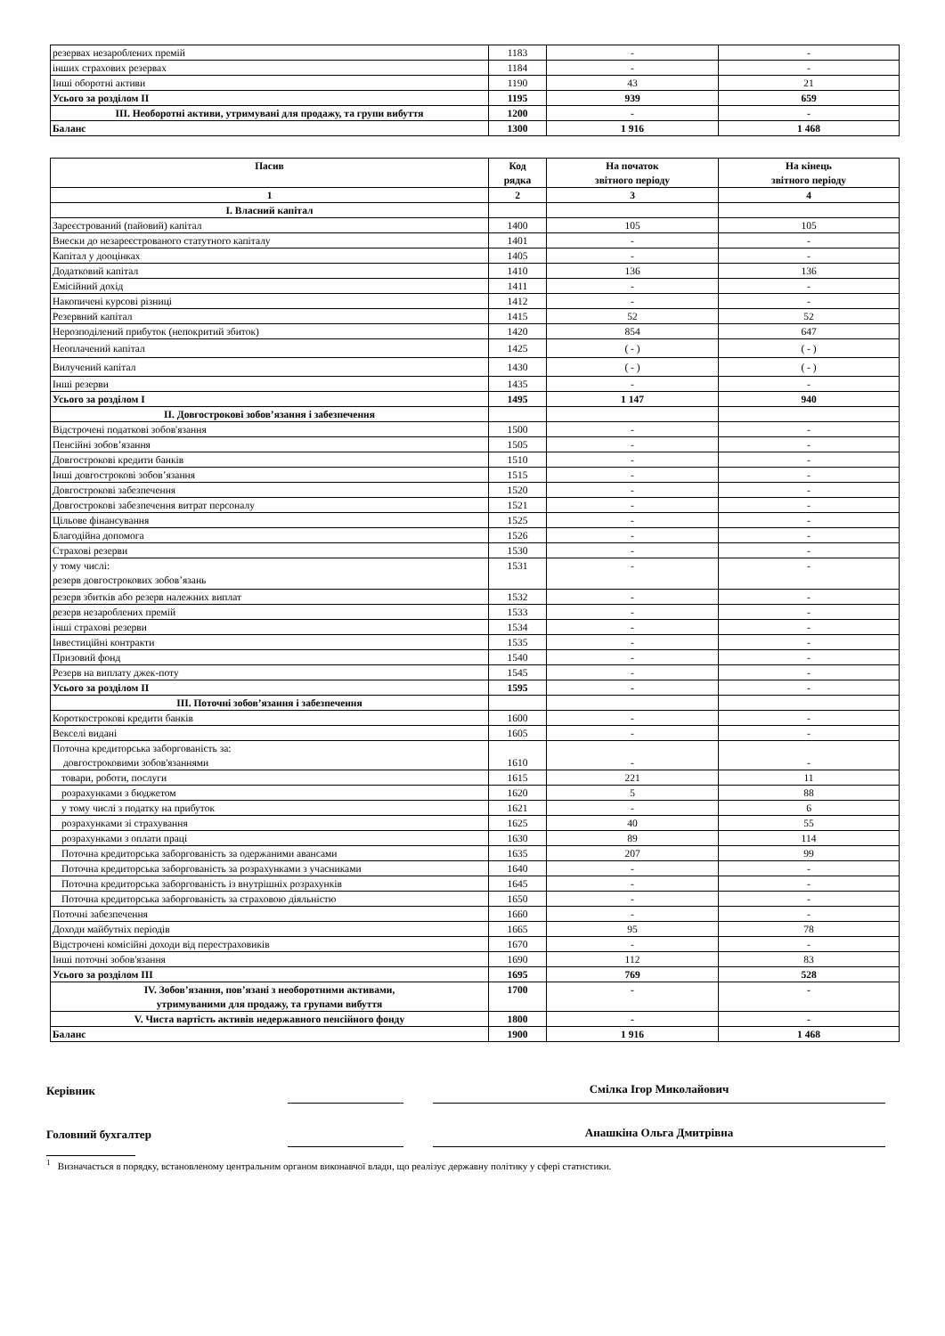| резервах незароблених премій | 1183 | - | - |
| інших страхових резервах | 1184 | - | - |
| Інші оборотні активи | 1190 | 43 | 21 |
| Усього за розділом II | 1195 | 939 | 659 |
| III. Необоротні активи, утримувані для продажу, та групи вибуття | 1200 | - | - |
| Баланс | 1300 | 1 916 | 1 468 |
| Пасив | Код рядка | На початок звітного періоду | На кінець звітного періоду |
| --- | --- | --- | --- |
| 1 | 2 | 3 | 4 |
| I. Власний капітал | | | |
| Зареєстрований (пайовий) капітал | 1400 | 105 | 105 |
| Внески до незареєстрованого статутного капіталу | 1401 | - | - |
| Капітал у дооцінках | 1405 | - | - |
| Додатковий капітал | 1410 | 136 | 136 |
| Емісійний дохід | 1411 | - | - |
| Накопичені курсові різниці | 1412 | - | - |
| Резервний капітал | 1415 | 52 | 52 |
| Нерозподілений прибуток (непокритий збиток) | 1420 | 854 | 647 |
| Неоплачений капітал | 1425 | ( - ) | ( - ) |
| Вилучений капітал | 1430 | ( - ) | ( - ) |
| Інші резерви | 1435 | - | - |
| Усього за розділом I | 1495 | 1 147 | 940 |
| II. Довгострокові зобов’язання і забезпечення | | | |
| Відстрочені податкові зобов'язання | 1500 | - | - |
| Пенсійні зобов’язання | 1505 | - | - |
| Довгострокові кредити банків | 1510 | - | - |
| Інші довгострокові зобов’язання | 1515 | - | - |
| Довгострокові забезпечення | 1520 | - | - |
| Довгострокові забезпечення витрат персоналу | 1521 | - | - |
| Цільове фінансування | 1525 | - | - |
| Благодійна допомога | 1526 | - | - |
| Страхові резерви | 1530 | - | - |
| у тому числі: резерв довгострокових зобов’язань | 1531 | - | - |
| резерв збитків або резерв належних виплат | 1532 | - | - |
| резерв незароблених премій | 1533 | - | - |
| інші страхові резерви | 1534 | - | - |
| Інвестиційні контракти | 1535 | - | - |
| Призовий фонд | 1540 | - | - |
| Резерв на виплату джек-поту | 1545 | - | - |
| Усього за розділом II | 1595 | - | - |
| III. Поточні зобов’язання і забезпечення | | | |
| Короткострокові кредити банків | 1600 | - | - |
| Векселі видані | 1605 | - | - |
| Поточна кредиторська заборгованість за: довгостроковими зобов'язаннями | 1610 | - | - |
| товари, роботи, послуги | 1615 | 221 | 11 |
| розрахунками з бюджетом | 1620 | 5 | 88 |
| у тому числі з податку на прибуток | 1621 | - | 6 |
| розрахунками зі страхування | 1625 | 40 | 55 |
| розрахунками з оплати праці | 1630 | 89 | 114 |
| Поточна кредиторська заборгованість за одержаними авансами | 1635 | 207 | 99 |
| Поточна кредиторська заборгованість за розрахунками з учасниками | 1640 | - | - |
| Поточна кредиторська заборгованість із внутрішніх розрахунків | 1645 | - | - |
| Поточна кредиторська заборгованість за страховою діяльністю | 1650 | - | - |
| Поточні забезпечення | 1660 | - | - |
| Доходи майбутніх періодів | 1665 | 95 | 78 |
| Відстрочені комісійні доходи від перестраховиків | 1670 | - | - |
| Інші поточні зобов'язання | 1690 | 112 | 83 |
| Усього за розділом III | 1695 | 769 | 528 |
| IV. Зобов’язання, пов’язані з необоротними активами, утримуваними для продажу, та групами вибуття | 1700 | - | - |
| V. Чиста вартість активів недержавного пенсійного фонду | 1800 | - | - |
| Баланс | 1900 | 1 916 | 1 468 |
Керівник Смілка Ігор Миколайович
Головний бухгалтер Анашкіна Ольга Дмитрівна
<sup>1</sup> Визначається в порядку, встановленому центральним органом виконавчої влади, що реалізує державну політику у сфері статистики.